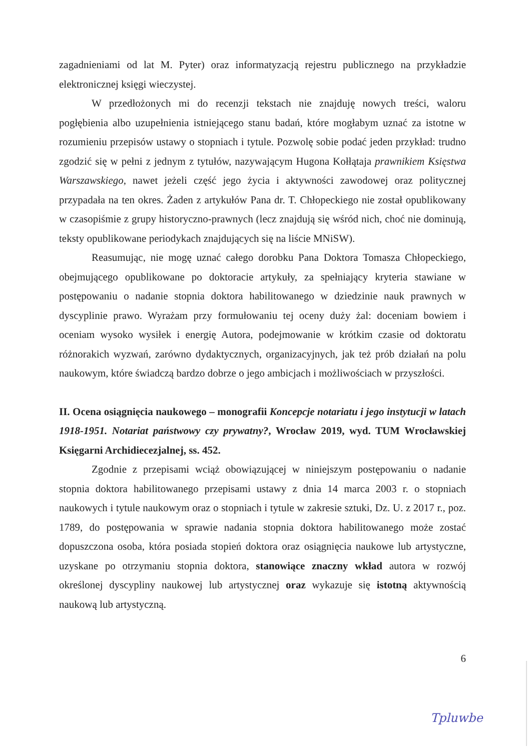zagadnieniami od lat M. Pyter) oraz informatyzacją rejestru publicznego na przykładzie elektronicznej księgi wieczystej.
W przedłożonych mi do recenzji tekstach nie znajduję nowych treści, waloru pogłębienia albo uzupełnienia istniejącego stanu badań, które mogłabym uznać za istotne w rozumieniu przepisów ustawy o stopniach i tytule. Pozwolę sobie podać jeden przykład: trudno zgodzić się w pełni z jednym z tytułów, nazywającym Hugona Kołłątaja prawnikiem Księstwa Warszawskiego, nawet jeżeli część jego życia i aktywności zawodowej oraz politycznej przypadała na ten okres. Żaden z artykułów Pana dr. T. Chłopeckiego nie został opublikowany w czasopiśmie z grupy historyczno-prawnych (lecz znajdują się wśród nich, choć nie dominują, teksty opublikowane periodykach znajdujących się na liście MNiSW).
Reasumując, nie mogę uznać całego dorobku Pana Doktora Tomasza Chłopeckiego, obejmującego opublikowane po doktoracie artykuły, za spełniający kryteria stawiane w postępowaniu o nadanie stopnia doktora habilitowanego w dziedzinie nauk prawnych w dyscyplinie prawo. Wyrażam przy formułowaniu tej oceny duży żal: doceniam bowiem i oceniam wysoko wysiłek i energię Autora, podejmowanie w krótkim czasie od doktoratu różnorakich wyzwań, zarówno dydaktycznych, organizacyjnych, jak też prób działań na polu naukowym, które świadczą bardzo dobrze o jego ambicjach i możliwościach w przyszłości.
II. Ocena osiągnięcia naukowego – monografii Koncepcje notariatu i jego instytucji w latach 1918-1951. Notariat państwowy czy prywatny?, Wrocław 2019, wyd. TUM Wrocławskiej Księgarni Archidiecezjalnej, ss. 452.
Zgodnie z przepisami wciąż obowiązującej w niniejszym postępowaniu o nadanie stopnia doktora habilitowanego przepisami ustawy z dnia 14 marca 2003 r. o stopniach naukowych i tytule naukowym oraz o stopniach i tytule w zakresie sztuki, Dz. U. z 2017 r., poz. 1789, do postępowania w sprawie nadania stopnia doktora habilitowanego może zostać dopuszczona osoba, która posiada stopień doktora oraz osiągnięcia naukowe lub artystyczne, uzyskane po otrzymaniu stopnia doktora, stanowiące znaczny wkład autora w rozwój określonej dyscypliny naukowej lub artystycznej oraz wykazuje się istotną aktywnością naukową lub artystyczną.
6
Tpluwbe